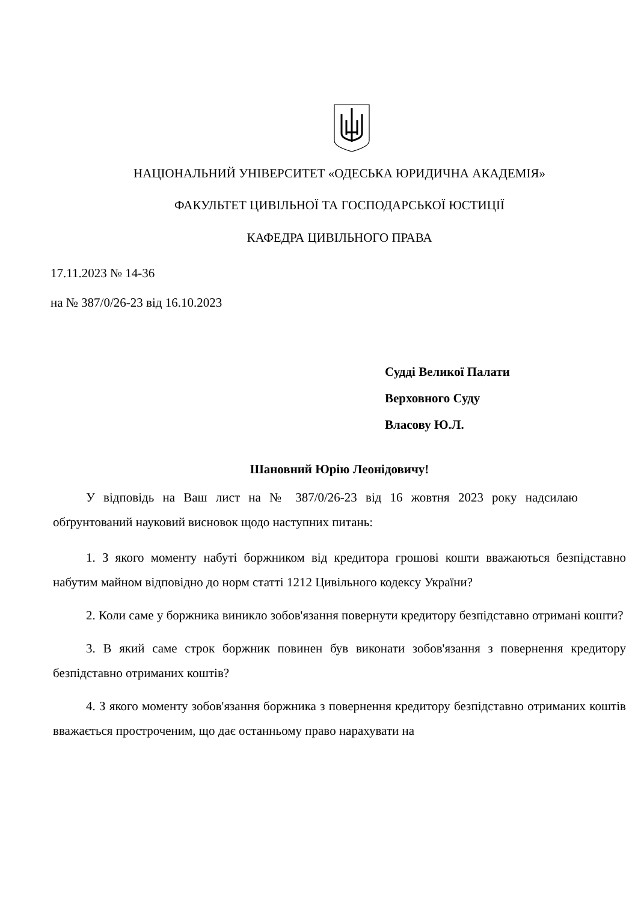НАЦІОНАЛЬНИЙ УНІВЕРСИТЕТ «ОДЕСЬКА ЮРИДИЧНА АКАДЕМІЯ»
ФАКУЛЬТЕТ ЦИВІЛЬНОЇ ТА ГОСПОДАРСЬКОЇ ЮСТИЦІЇ
КАФЕДРА ЦИВІЛЬНОГО ПРАВА
17.11.2023 № 14-36
на № 387/0/26-23 від 16.10.2023
Судді Великої Палати
Верховного Суду
Власову Ю.Л.
Шановний Юрію Леонідовичу!
У відповідь на Ваш лист на № 387/0/26-23 від 16 жовтня 2023 року надсилаю обґрунтований науковий висновок щодо наступних питань:
1. З якого моменту набуті боржником від кредитора грошові кошти вважаються безпідставно набутим майном відповідно до норм статті 1212 Цивільного кодексу України?
2. Коли саме у боржника виникло зобов'язання повернути кредитору безпідставно отримані кошти?
3. В який саме строк боржник повинен був виконати зобов'язання з повернення кредитору безпідставно отриманих коштів?
4. З якого моменту зобов'язання боржника з повернення кредитору безпідставно отриманих коштів вважається простроченим, що дає останньому право нарахувати на